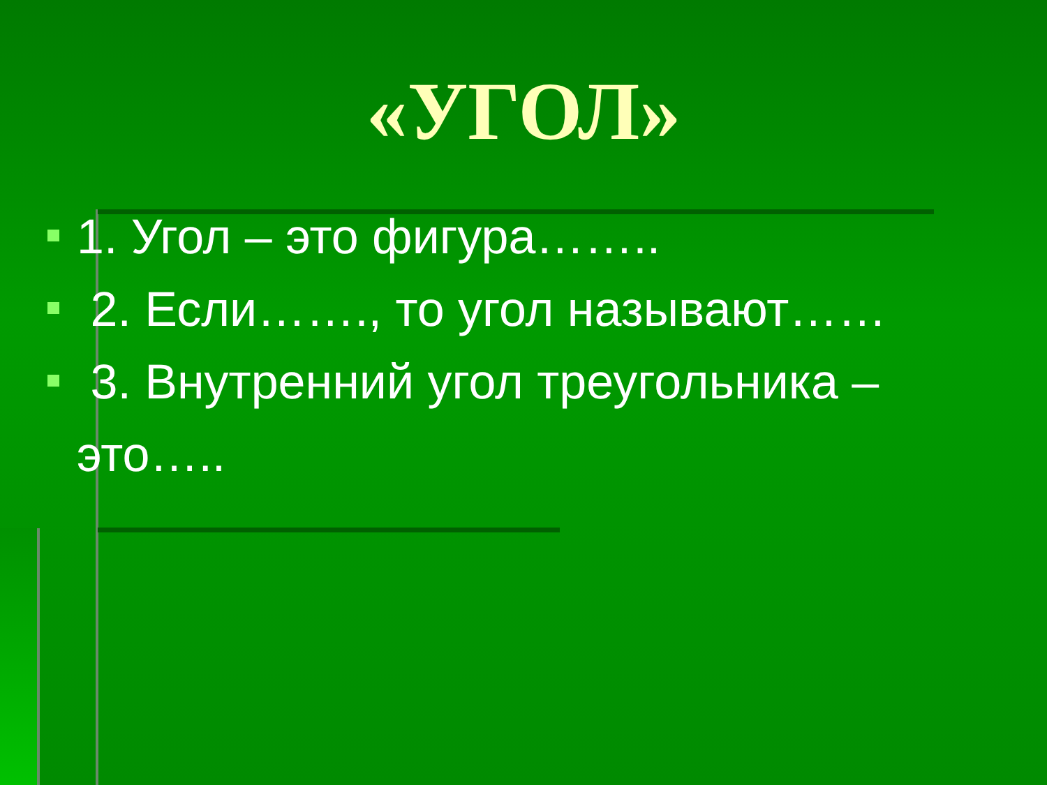«УГОЛ»
1. Угол – это фигура……..
2. Если……., то угол называют……
3. Внутренний угол треугольника – это…..